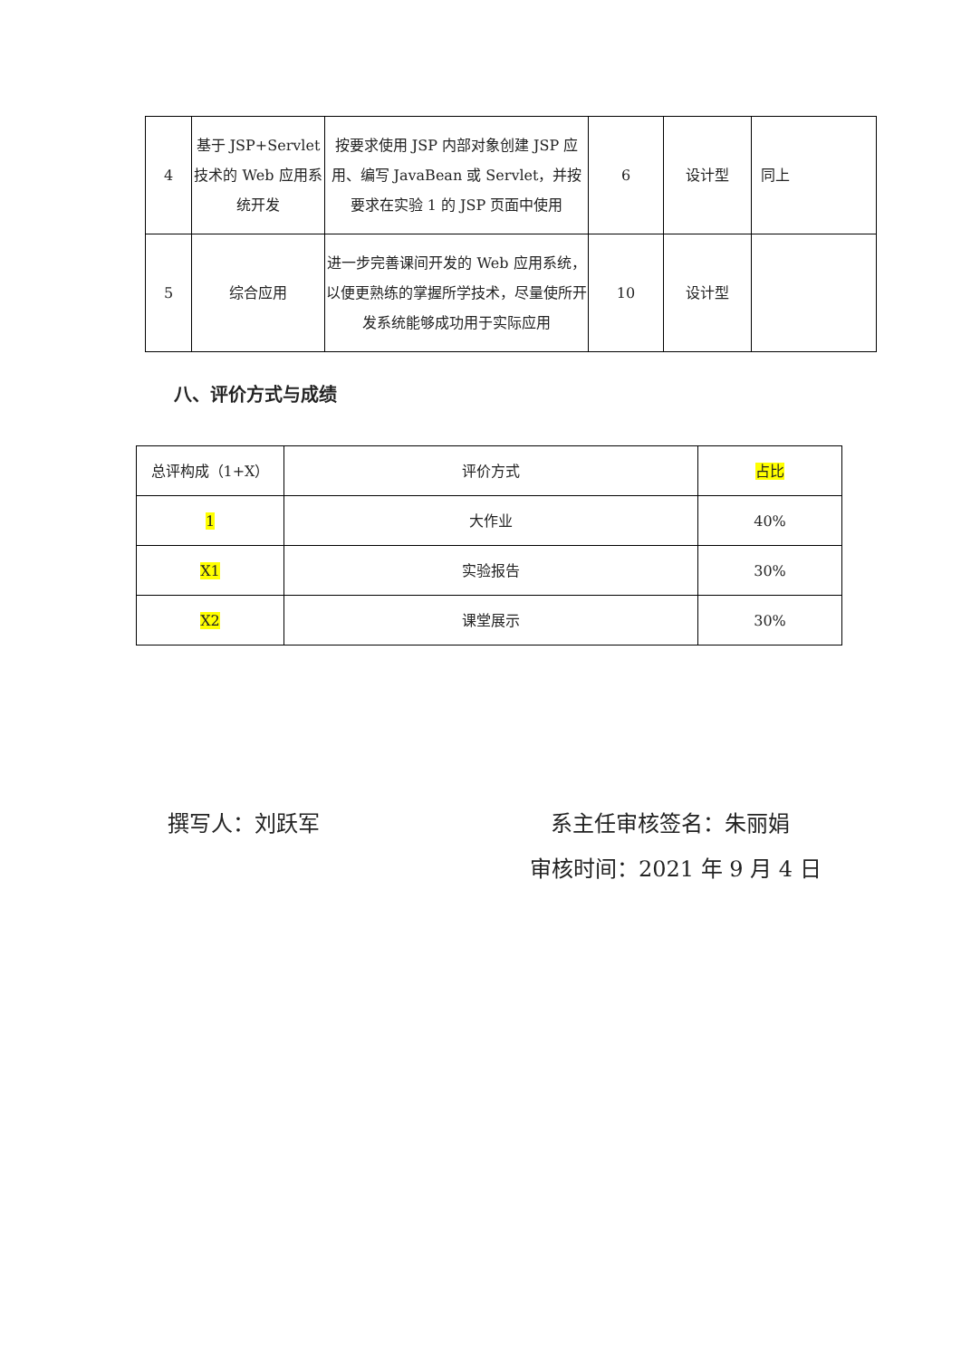| 4 | 基于 JSP+Servlet 技术的 Web 应用系统开发 | 按要求使用 JSP 内部对象创建 JSP 应用、编写 JavaBean 或 Servlet，并按要求在实验 1 的 JSP 页面中使用 | 6 | 设计型 | 同上 |
| 5 | 综合应用 | 进一步完善课间开发的 Web 应用系统，以便更熟练的掌握所学技术，尽量使所开发系统能够成功用于实际应用 | 10 | 设计型 | |
八、评价方式与成绩
| 总评构成（1+X） | 评价方式 | 占比 |
| 1 | 大作业 | 40% |
| X1 | 实验报告 | 30% |
| X2 | 课堂展示 | 30% |
撰写人：刘跃军 系主任审核签名：朱丽娟
审核时间：2021 年 9 月 4 日